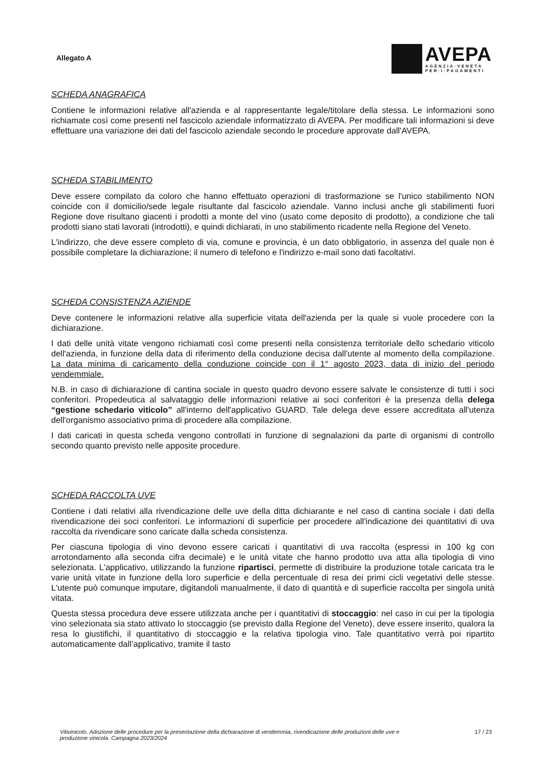Allegato A
AVEPA
AGENZIA·VENETA
PER·I·PAGAMENTI
SCHEDA ANAGRAFICA
Contiene le informazioni relative all'azienda e al rappresentante legale/titolare della stessa. Le informazioni sono richiamate così come presenti nel fascicolo aziendale informatizzato di AVEPA. Per modificare tali informazioni si deve effettuare una variazione dei dati del fascicolo aziendale secondo le procedure approvate dall'AVEPA.
SCHEDA STABILIMENTO
Deve essere compilato da coloro che hanno effettuato operazioni di trasformazione se l'unico stabilimento NON coincide con il domicilio/sede legale risultante dal fascicolo aziendale. Vanno inclusi anche gli stabilimenti fuori Regione dove risultano giacenti i prodotti a monte del vino (usato come deposito di prodotto), a condizione che tali prodotti siano stati lavorati (introdotti), e quindi dichiarati, in uno stabilimento ricadente nella Regione del Veneto.
L'indirizzo, che deve essere completo di via, comune e provincia, è un dato obbligatorio, in assenza del quale non è possibile completare la dichiarazione; il numero di telefono e l'indirizzo e-mail sono dati facoltativi.
SCHEDA CONSISTENZA AZIENDE
Deve contenere le informazioni relative alla superficie vitata dell'azienda per la quale si vuole procedere con la dichiarazione.
I dati delle unità vitate vengono richiamati così come presenti nella consistenza territoriale dello schedario viticolo dell'azienda, in funzione della data di riferimento della conduzione decisa dall'utente al momento della compilazione. La data minima di caricamento della conduzione coincide con il 1° agosto 2023, data di inizio del periodo vendemmiale.
N.B. in caso di dichiarazione di cantina sociale in questo quadro devono essere salvate le consistenze di tutti i soci conferitori. Propedeutica al salvataggio delle informazioni relative ai soci conferitori è la presenza della delega “gestione schedario viticolo” all'interno dell'applicativo GUARD. Tale delega deve essere accreditata all'utenza dell'organismo associativo prima di procedere alla compilazione.
I dati caricati in questa scheda vengono controllati in funzione di segnalazioni da parte di organismi di controllo secondo quanto previsto nelle apposite procedure.
SCHEDA RACCOLTA UVE
Contiene i dati relativi alla rivendicazione delle uve della ditta dichiarante e nel caso di cantina sociale i dati della rivendicazione dei soci conferitori. Le informazioni di superficie per procedere all'indicazione dei quantitativi di uva raccolta da rivendicare sono caricate dalla scheda consistenza.
Per ciascuna tipologia di vino devono essere caricati i quantitativi di uva raccolta (espressi in 100 kg con arrotondamento alla seconda cifra decimale) e le unità vitate che hanno prodotto uva atta alla tipologia di vino selezionata. L'applicativo, utilizzando la funzione ripartisci, permette di distribuire la produzione totale caricata tra le varie unità vitate in funzione della loro superficie e della percentuale di resa dei primi cicli vegetativi delle stesse. L'utente può comunque imputare, digitandoli manualmente, il dato di quantità e di superficie raccolta per singola unità vitata.
Questa stessa procedura deve essere utilizzata anche per i quantitativi di stoccaggio: nel caso in cui per la tipologia vino selezionata sia stato attivato lo stoccaggio (se previsto dalla Regione del Veneto), deve essere inserito, qualora la resa lo giustifichi, il quantitativo di stoccaggio e la relativa tipologia vino. Tale quantitativo verrà poi ripartito automaticamente dall’applicativo, tramite il tasto
Vitivinicolo. Adozione delle procedure per la presentazione della dichiarazione di vendemmia, rivendicazione delle produzioni delle uve e produzione vinicola. Campagna 2023/2024 17 / 23